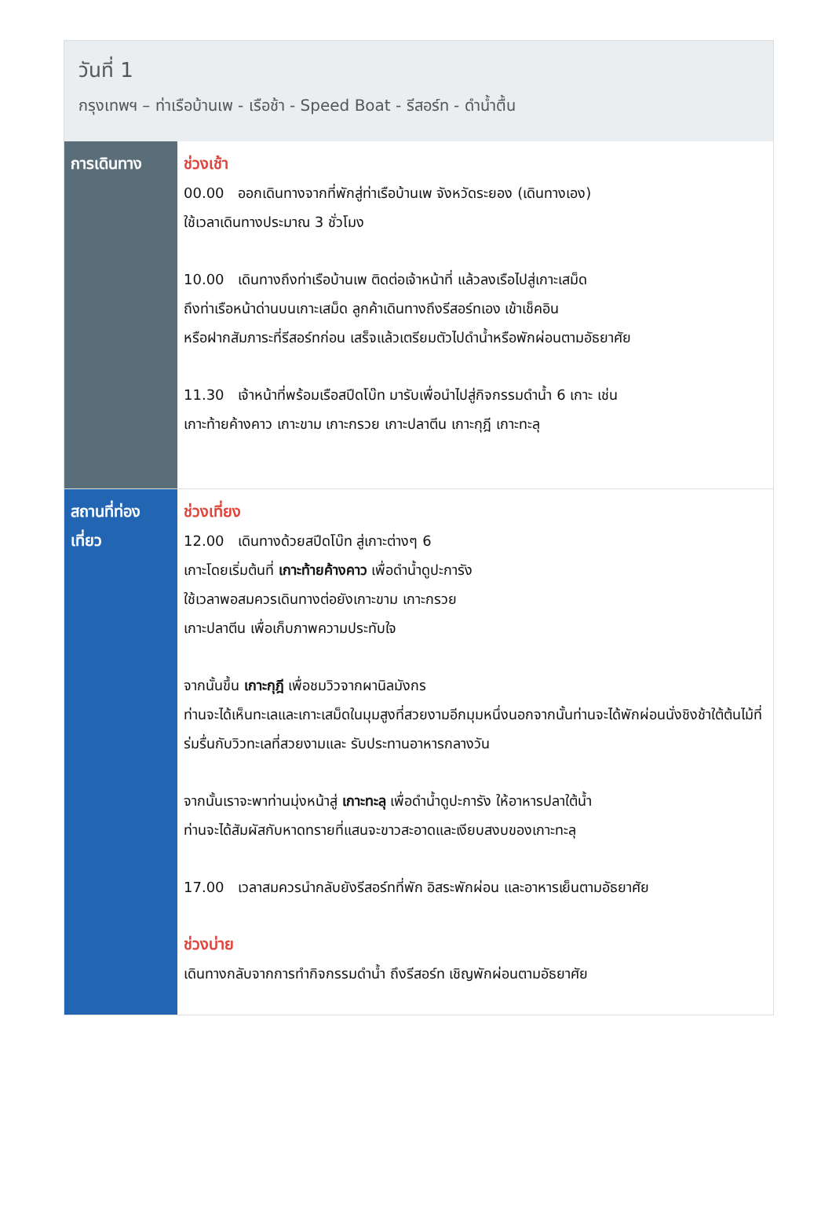วันที่ 1
กรุงเทพฯ – ท่าเรือบ้านเพ - เรือช้า - Speed Boat - รีสอร์ท - ดำน้ำตื้น
| การเดินทาง | ช่วงเช้า 00.00 ออกเดินทางจากที่พักสู่ท่าเรือบ้านเพ จังหวัดระยอง (เดินทางเอง) ใช้เวลาเดินทางประมาณ 3 ชั่วโมง 10.00 เดินทางถึงท่าเรือบ้านเพ ติดต่อเจ้าหน้าที่ แล้วลงเรือไปสู่เกาะเสม็ด ถึงท่าเรือหน้าด่านบนเกาะเสม็ด ลูกค้าเดินทางถึงรีสอร์ทเอง เข้าเช็คอิน หรือฝากสัมภาระที่รีสอร์ทก่อน เสร็จแล้วเตรียมตัวไปดำน้ำหรือพักผ่อนตามอัธยาศัย 11.30 เจ้าหน้าที่พร้อมเรือสปีดโบ๊ท มารับเพื่อนำไปสู่กิจกรรมดำน้ำ 6 เกาะ เช่น เกาะท้ายค้างคาว เกาะขาม เกาะกรวย เกาะปลาตีน เกาะกุฎี เกาะทะลุ |
| สถานที่ท่องเที่ยว | ช่วงเที่ยง 12.00 เดินทางด้วยสปีดโบ๊ท สู่เกาะต่างๆ 6 เกาะโดยเริ่มต้นที่ เกาะท้ายค้างคาว เพื่อดำน้ำดูปะการัง ใช้เวลาพอสมควรเดินทางต่อยังเกาะขาม เกาะกรวย เกาะปลาตีน เพื่อเก็บภาพความประทับใจ จากนั้นขึ้น เกาะกุฎี เพื่อชมวิวจากผานิลมังกร ท่านจะได้เห็นทะเลและเกาะเสม็ดในมุมสูงที่สวยงามอีกมุมหนึ่งนอกจากนั้นท่านจะได้พักผ่อนนั่งชิงช้าใต้ต้นไม้ที่ร่มรื่นกับวิวทะเลที่สวยงามและ รับประทานอาหารกลางวัน จากนั้นเราจะพาท่านมุ่งหน้าสู่ เกาะทะลุ เพื่อดำน้ำดูปะการัง ให้อาหารปลาใต้น้ำ ท่านจะได้สัมผัสกับหาดทรายที่แสนจะขาวสะอาดและเงียบสงบของเกาะทะลุ 17.00 เวลาสมควรนำกลับยังรีสอร์ทที่พัก อิสระพักผ่อน และอาหารเย็นตามอัธยาศัย ช่วงบ่าย เดินทางกลับจากการทำกิจกรรมดำน้ำ ถึงรีสอร์ท เชิญพักผ่อนตามอัธยาศัย |